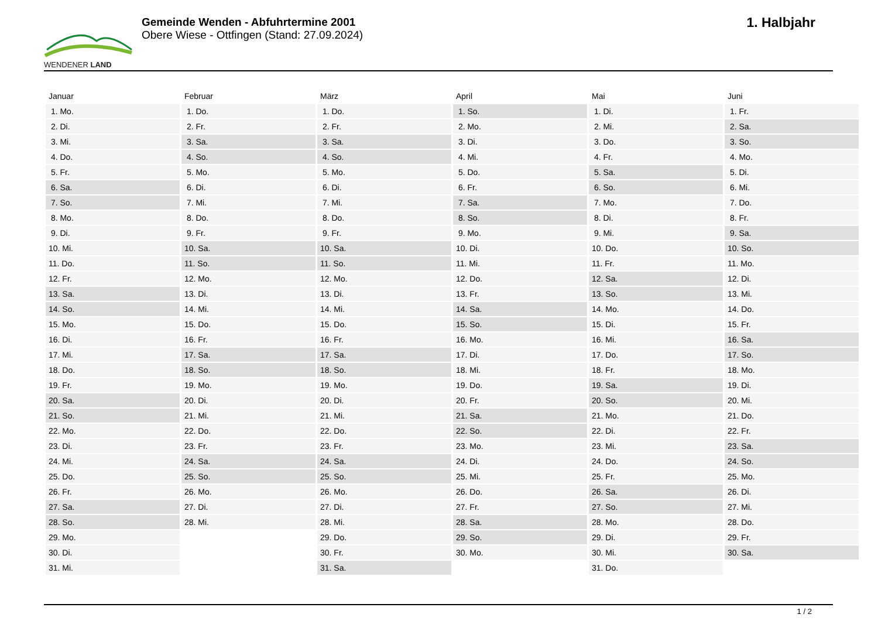WENDENER LAND
Gemeinde Wenden - Abfuhrtermine 2001
Obere Wiese - Ottfingen (Stand: 27.09.2024)
1. Halbjahr
| Januar | Februar | März | April | Mai | Juni |
| --- | --- | --- | --- | --- | --- |
| 1. Mo. | 1. Do. | 1. Do. | 1. So. | 1. Di. | 1. Fr. |
| 2. Di. | 2. Fr. | 2. Fr. | 2. Mo. | 2. Mi. | 2. Sa. |
| 3. Mi. | 3. Sa. | 3. Sa. | 3. Di. | 3. Do. | 3. So. |
| 4. Do. | 4. So. | 4. So. | 4. Mi. | 4. Fr. | 4. Mo. |
| 5. Fr. | 5. Mo. | 5. Mo. | 5. Do. | 5. Sa. | 5. Di. |
| 6. Sa. | 6. Di. | 6. Di. | 6. Fr. | 6. So. | 6. Mi. |
| 7. So. | 7. Mi. | 7. Mi. | 7. Sa. | 7. Mo. | 7. Do. |
| 8. Mo. | 8. Do. | 8. Do. | 8. So. | 8. Di. | 8. Fr. |
| 9. Di. | 9. Fr. | 9. Fr. | 9. Mo. | 9. Mi. | 9. Sa. |
| 10. Mi. | 10. Sa. | 10. Sa. | 10. Di. | 10. Do. | 10. So. |
| 11. Do. | 11. So. | 11. So. | 11. Mi. | 11. Fr. | 11. Mo. |
| 12. Fr. | 12. Mo. | 12. Mo. | 12. Do. | 12. Sa. | 12. Di. |
| 13. Sa. | 13. Di. | 13. Di. | 13. Fr. | 13. So. | 13. Mi. |
| 14. So. | 14. Mi. | 14. Mi. | 14. Sa. | 14. Mo. | 14. Do. |
| 15. Mo. | 15. Do. | 15. Do. | 15. So. | 15. Di. | 15. Fr. |
| 16. Di. | 16. Fr. | 16. Fr. | 16. Mo. | 16. Mi. | 16. Sa. |
| 17. Mi. | 17. Sa. | 17. Sa. | 17. Di. | 17. Do. | 17. So. |
| 18. Do. | 18. So. | 18. So. | 18. Mi. | 18. Fr. | 18. Mo. |
| 19. Fr. | 19. Mo. | 19. Mo. | 19. Do. | 19. Sa. | 19. Di. |
| 20. Sa. | 20. Di. | 20. Di. | 20. Fr. | 20. So. | 20. Mi. |
| 21. So. | 21. Mi. | 21. Mi. | 21. Sa. | 21. Mo. | 21. Do. |
| 22. Mo. | 22. Do. | 22. Do. | 22. So. | 22. Di. | 22. Fr. |
| 23. Di. | 23. Fr. | 23. Fr. | 23. Mo. | 23. Mi. | 23. Sa. |
| 24. Mi. | 24. Sa. | 24. Sa. | 24. Di. | 24. Do. | 24. So. |
| 25. Do. | 25. So. | 25. So. | 25. Mi. | 25. Fr. | 25. Mo. |
| 26. Fr. | 26. Mo. | 26. Mo. | 26. Do. | 26. Sa. | 26. Di. |
| 27. Sa. | 27. Di. | 27. Di. | 27. Fr. | 27. So. | 27. Mi. |
| 28. So. | 28. Mi. | 28. Mi. | 28. Sa. | 28. Mo. | 28. Do. |
| 29. Mo. | | 29. Do. | 29. So. | 29. Di. | 29. Fr. |
| 30. Di. | | 30. Fr. | 30. Mo. | 30. Mi. | 30. Sa. |
| 31. Mi. | | 31. Sa. | | 31. Do. | |
1 / 2